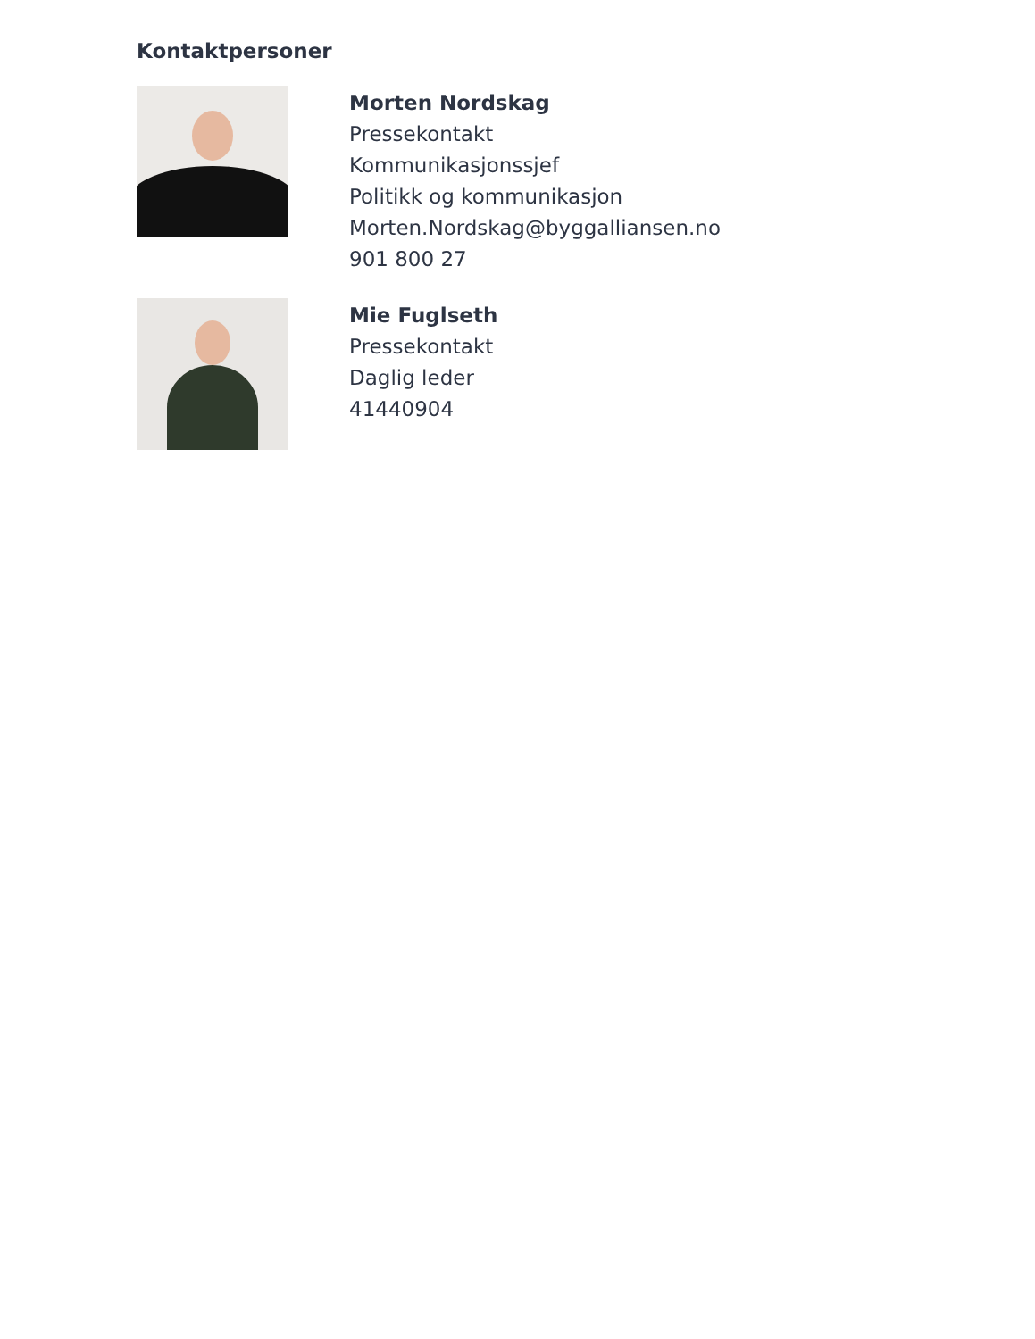Kontaktpersoner
Morten Nordskag
Pressekontakt
Kommunikasjonssjef
Politikk og kommunikasjon
Morten.Nordskag@byggalliansen.no
901 800 27
Mie Fuglseth
Pressekontakt
Daglig leder
41440904